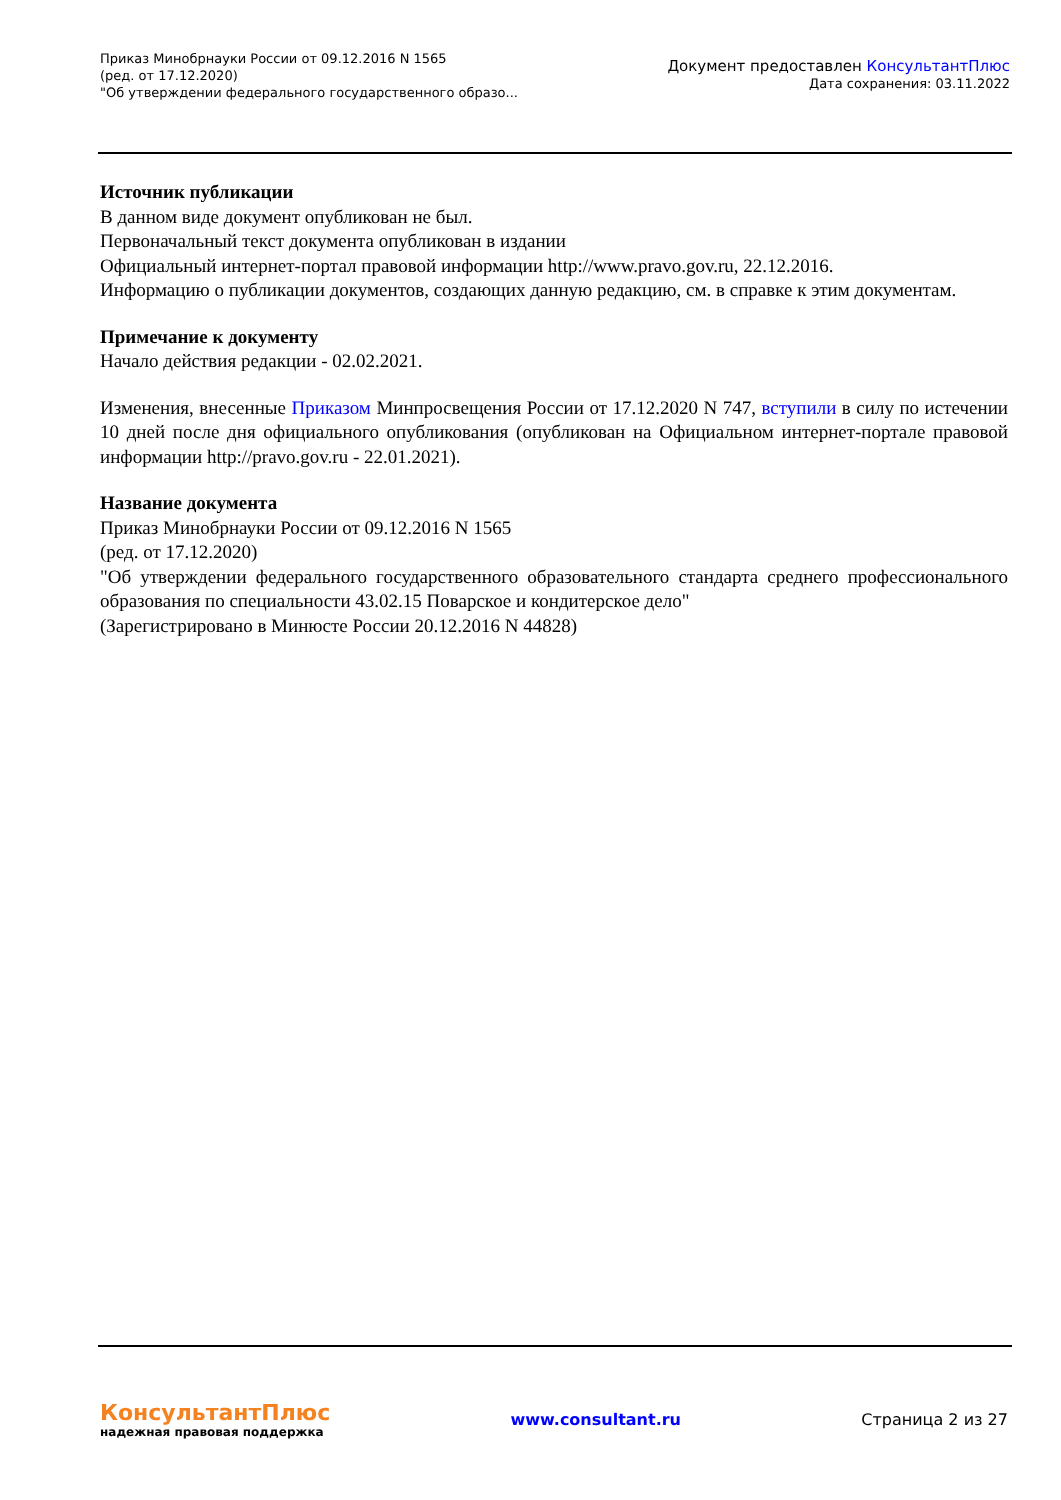Приказ Минобрнауки России от 09.12.2016 N 1565
(ред. от 17.12.2020)
"Об утверждении федерального государственного образо...
Документ предоставлен КонсультантПлюс
Дата сохранения: 03.11.2022
Источник публикации
В данном виде документ опубликован не был.
Первоначальный текст документа опубликован в издании
Официальный интернет-портал правовой информации http://www.pravo.gov.ru, 22.12.2016.
Информацию о публикации документов, создающих данную редакцию, см. в справке к этим документам.
Примечание к документу
Начало действия редакции - 02.02.2021.
Изменения, внесенные Приказом Минпросвещения России от 17.12.2020 N 747, вступили в силу по истечении 10 дней после дня официального опубликования (опубликован на Официальном интернет-портале правовой информации http://pravo.gov.ru - 22.01.2021).
Название документа
Приказ Минобрнауки России от 09.12.2016 N 1565
(ред. от 17.12.2020)
"Об утверждении федерального государственного образовательного стандарта среднего профессионального образования по специальности 43.02.15 Поварское и кондитерское дело"
(Зарегистрировано в Минюсте России 20.12.2016 N 44828)
КонсультантПлюс
надежная правовая поддержка
www.consultant.ru Страница 2 из 27